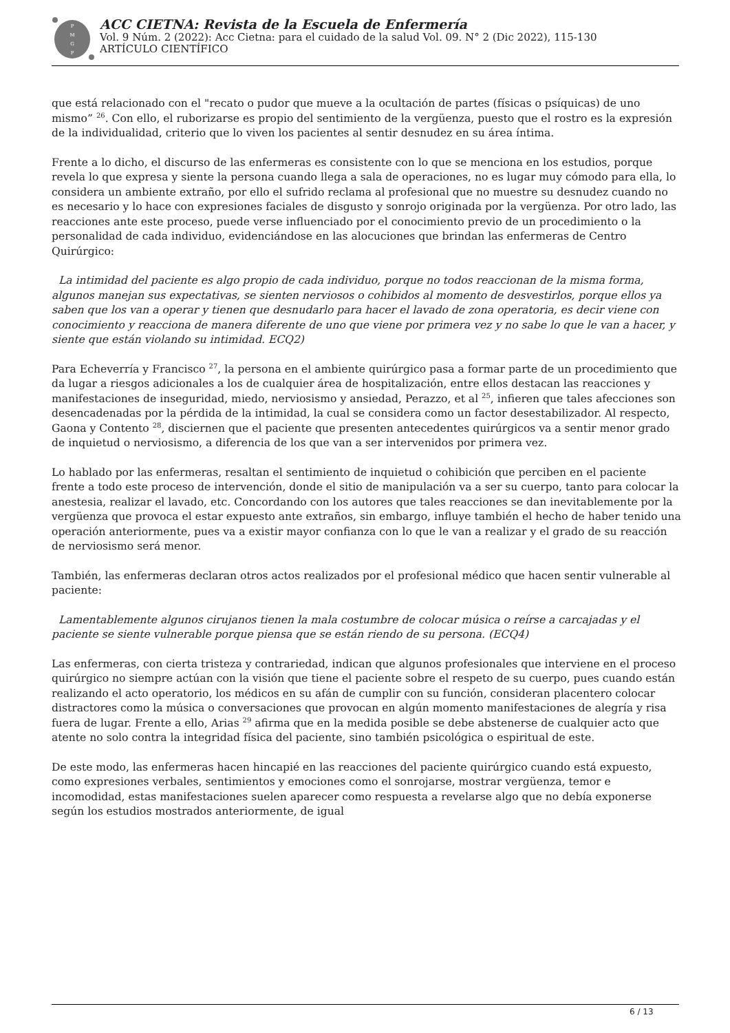P
M
G
P
ACC CIETNA: Revista de la Escuela de Enfermería
Vol. 9 Núm. 2 (2022): Acc Cietna: para el cuidado de la salud Vol. 09. N° 2 (Dic 2022), 115-130
ARTÍCULO CIENTÍFICO
que está relacionado con el "recato o pudor que mueve a la ocultación de partes (físicas o psíquicas) de uno mismo” <sup>26</sup>. Con ello, el ruborizarse es propio del sentimiento de la vergüenza, puesto que el rostro es la expresión de la individualidad, criterio que lo viven los pacientes al sentir desnudez en su área íntima.
Frente a lo dicho, el discurso de las enfermeras es consistente con lo que se menciona en los estudios, porque revela lo que expresa y siente la persona cuando llega a sala de operaciones, no es lugar muy cómodo para ella, lo considera un ambiente extraño, por ello el sufrido reclama al profesional que no muestre su desnudez cuando no es necesario y lo hace con expresiones faciales de disgusto y sonrojo originada por la vergüenza. Por otro lado, las reacciones ante este proceso, puede verse influenciado por el conocimiento previo de un procedimiento o la personalidad de cada individuo, evidenciándose en las alocuciones que brindan las enfermeras de Centro Quirúrgico:
La intimidad del paciente es algo propio de cada individuo, porque no todos reaccionan de la misma forma, algunos manejan sus expectativas, se sienten nerviosos o cohibidos al momento de desvestirlos, porque ellos ya saben que los van a operar y tienen que desnudarlo para hacer el lavado de zona operatoria, es decir viene con conocimiento y reacciona de manera diferente de uno que viene por primera vez y no sabe lo que le van a hacer, y siente que están violando su intimidad. ECQ2)
Para Echeverría y Francisco <sup>27</sup>, la persona en el ambiente quirúrgico pasa a formar parte de un procedimiento que da lugar a riesgos adicionales a los de cualquier área de hospitalización, entre ellos destacan las reacciones y manifestaciones de inseguridad, miedo, nerviosismo y ansiedad, Perazzo, et al <sup>25</sup>, infieren que tales afecciones son desencadenadas por la pérdida de la intimidad, la cual se considera como un factor desestabilizador. Al respecto, Gaona y Contento <sup>28</sup>, disciernen que el paciente que presenten antecedentes quirúrgicos va a sentir menor grado de inquietud o nerviosismo, a diferencia de los que van a ser intervenidos por primera vez.
Lo hablado por las enfermeras, resaltan el sentimiento de inquietud o cohibición que perciben en el paciente frente a todo este proceso de intervención, donde el sitio de manipulación va a ser su cuerpo, tanto para colocar la anestesia, realizar el lavado, etc. Concordando con los autores que tales reacciones se dan inevitablemente por la vergüenza que provoca el estar expuesto ante extraños, sin embargo, influye también el hecho de haber tenido una operación anteriormente, pues va a existir mayor confianza con lo que le van a realizar y el grado de su reacción de nerviosismo será menor.
También, las enfermeras declaran otros actos realizados por el profesional médico que hacen sentir vulnerable al paciente:
Lamentablemente algunos cirujanos tienen la mala costumbre de colocar música o reírse a carcajadas y el paciente se siente vulnerable porque piensa que se están riendo de su persona. (ECQ4)
Las enfermeras, con cierta tristeza y contrariedad, indican que algunos profesionales que interviene en el proceso quirúrgico no siempre actúan con la visión que tiene el paciente sobre el respeto de su cuerpo, pues cuando están realizando el acto operatorio, los médicos en su afán de cumplir con su función, consideran placentero colocar distractores como la música o conversaciones que provocan en algún momento manifestaciones de alegría y risa fuera de lugar. Frente a ello, Arias <sup>29</sup> afirma que en la medida posible se debe abstenerse de cualquier acto que atente no solo contra la integridad física del paciente, sino también psicológica o espiritual de este.
De este modo, las enfermeras hacen hincapié en las reacciones del paciente quirúrgico cuando está expuesto, como expresiones verbales, sentimientos y emociones como el sonrojarse, mostrar vergüenza, temor e incomodidad, estas manifestaciones suelen aparecer como respuesta a revelarse algo que no debía exponerse según los estudios mostrados anteriormente, de igual
6 / 13